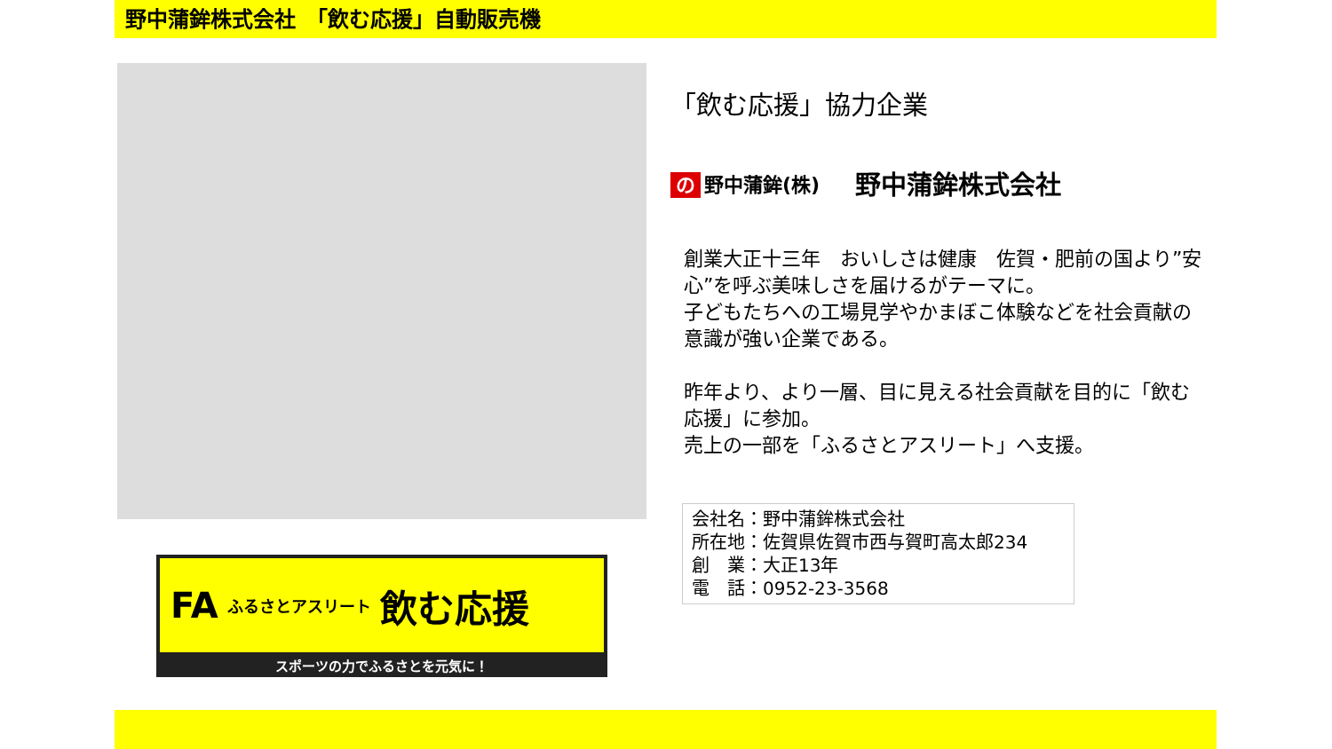野中蒲鉾株式会社　「飲む応援」自動販売機
FA ふるさとアスリート 飲む応援
スポーツの力でふるさとを元気に！
「飲む応援」協力企業
の 野中蒲鉾(株)
野中蒲鉾株式会社
創業大正十三年　おいしさは健康　佐賀・肥前の国より”安心”を呼ぶ美味しさを届けるがテーマに。
子どもたちへの工場見学やかまぼこ体験などを社会貢献の意識が強い企業である。
昨年より、より一層、目に見える社会貢献を目的に「飲む応援」に参加。
売上の一部を「ふるさとアスリート」へ支援。
会社名：野中蒲鉾株式会社
所在地：佐賀県佐賀市西与賀町高太郎234
創　業：大正13年
電　話：0952-23-3568